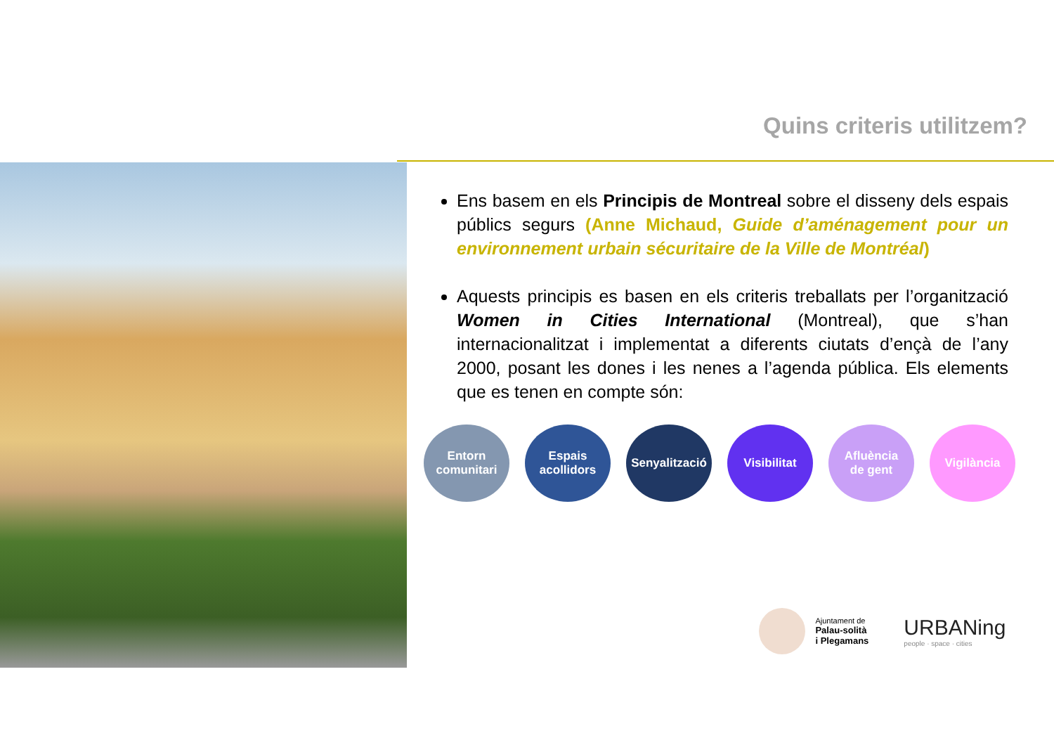Quins criteris utilitzem?
Ens basem en els Principis de Montreal sobre el disseny dels espais públics segurs (Anne Michaud, Guide d’aménagement pour un environnement urbain sécuritaire de la Ville de Montréal)
Aquests principis es basen en els criteris treballats per l’organització Women in Cities International (Montreal), que s’han internacionalitzat i implementat a diferents ciutats d’ençà de l’any 2000, posant les dones i les nenes a l’agenda pública. Els elements que es tenen en compte són:
Entorn
comunitari
Espais
acollidors
Senyalització
Visibilitat Afluència
de gent
Vigilància
Ajuntament de
Palau-solità
i Plegamans
URBANing
people · space · cities